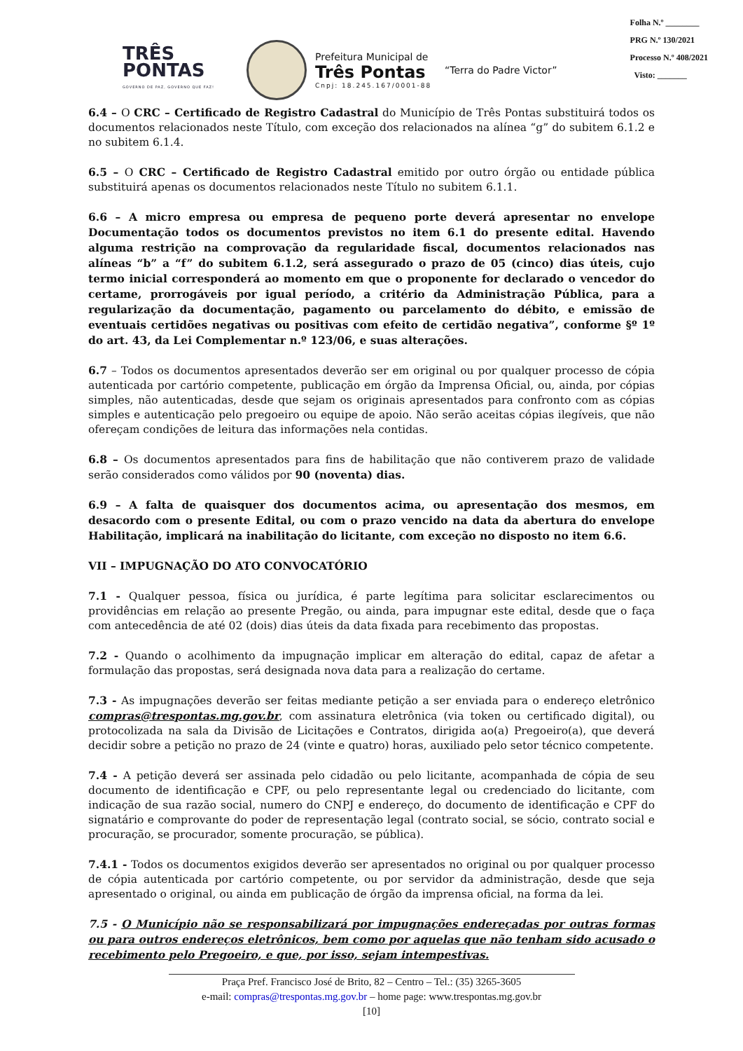Folha N.º ________
PRG N.º 130/2021
Processo N.º 408/2021
Visto: _______
TRÊS
PONTAS
GOVERNO DE PAZ, GOVERNO QUE FAZ!
Prefeitura Municipal de
Três Pontas
Cnpj: 18.245.167/0001-88
“Terra do Padre Victor”
6.4 – O CRC – Certificado de Registro Cadastral do Município de Três Pontas substituirá todos os documentos relacionados neste Título, com exceção dos relacionados na alínea “g” do subitem 6.1.2 e no subitem 6.1.4.
6.5 – O CRC – Certificado de Registro Cadastral emitido por outro órgão ou entidade pública substituirá apenas os documentos relacionados neste Título no subitem 6.1.1.
6.6 – A micro empresa ou empresa de pequeno porte deverá apresentar no envelope Documentação todos os documentos previstos no item 6.1 do presente edital. Havendo alguma restrição na comprovação da regularidade fiscal, documentos relacionados nas alíneas “b” a “f” do subitem 6.1.2, será assegurado o prazo de 05 (cinco) dias úteis, cujo termo inicial corresponderá ao momento em que o proponente for declarado o vencedor do certame, prorrogáveis por igual período, a critério da Administração Pública, para a regularização da documentação, pagamento ou parcelamento do débito, e emissão de eventuais certidões negativas ou positivas com efeito de certidão negativa”, conforme §º 1º do art. 43, da Lei Complementar n.º 123/06, e suas alterações.
6.7 – Todos os documentos apresentados deverão ser em original ou por qualquer processo de cópia autenticada por cartório competente, publicação em órgão da Imprensa Oficial, ou, ainda, por cópias simples, não autenticadas, desde que sejam os originais apresentados para confronto com as cópias simples e autenticação pelo pregoeiro ou equipe de apoio. Não serão aceitas cópias ilegíveis, que não ofereçam condições de leitura das informações nela contidas.
6.8 – Os documentos apresentados para fins de habilitação que não contiverem prazo de validade serão considerados como válidos por 90 (noventa) dias.
6.9 – A falta de quaisquer dos documentos acima, ou apresentação dos mesmos, em desacordo com o presente Edital, ou com o prazo vencido na data da abertura do envelope Habilitação, implicará na inabilitação do licitante, com exceção no disposto no item 6.6.
VII – IMPUGNAÇÃO DO ATO CONVOCATÓRIO
7.1 - Qualquer pessoa, física ou jurídica, é parte legítima para solicitar esclarecimentos ou providências em relação ao presente Pregão, ou ainda, para impugnar este edital, desde que o faça com antecedência de até 02 (dois) dias úteis da data fixada para recebimento das propostas.
7.2 - Quando o acolhimento da impugnação implicar em alteração do edital, capaz de afetar a formulação das propostas, será designada nova data para a realização do certame.
7.3 - As impugnações deverão ser feitas mediante petição a ser enviada para o endereço eletrônico compras@trespontas.mg.gov.br, com assinatura eletrônica (via token ou certificado digital), ou protocolizada na sala da Divisão de Licitações e Contratos, dirigida ao(a) Pregoeiro(a), que deverá decidir sobre a petição no prazo de 24 (vinte e quatro) horas, auxiliado pelo setor técnico competente.
7.4 - A petição deverá ser assinada pelo cidadão ou pelo licitante, acompanhada de cópia de seu documento de identificação e CPF, ou pelo representante legal ou credenciado do licitante, com indicação de sua razão social, numero do CNPJ e endereço, do documento de identificação e CPF do signatário e comprovante do poder de representação legal (contrato social, se sócio, contrato social e procuração, se procurador, somente procuração, se pública).
7.4.1 - Todos os documentos exigidos deverão ser apresentados no original ou por qualquer processo de cópia autenticada por cartório competente, ou por servidor da administração, desde que seja apresentado o original, ou ainda em publicação de órgão da imprensa oficial, na forma da lei.
7.5 - O Município não se responsabilizará por impugnações endereçadas por outras formas ou para outros endereços eletrônicos, bem como por aquelas que não tenham sido acusado o recebimento pelo Pregoeiro, e que, por isso, sejam intempestivas.
Praça Pref. Francisco José de Brito, 82 – Centro – Tel.: (35) 3265-3605
e-mail: compras@trespontas.mg.gov.br – home page: www.trespontas.mg.gov.br
[10]